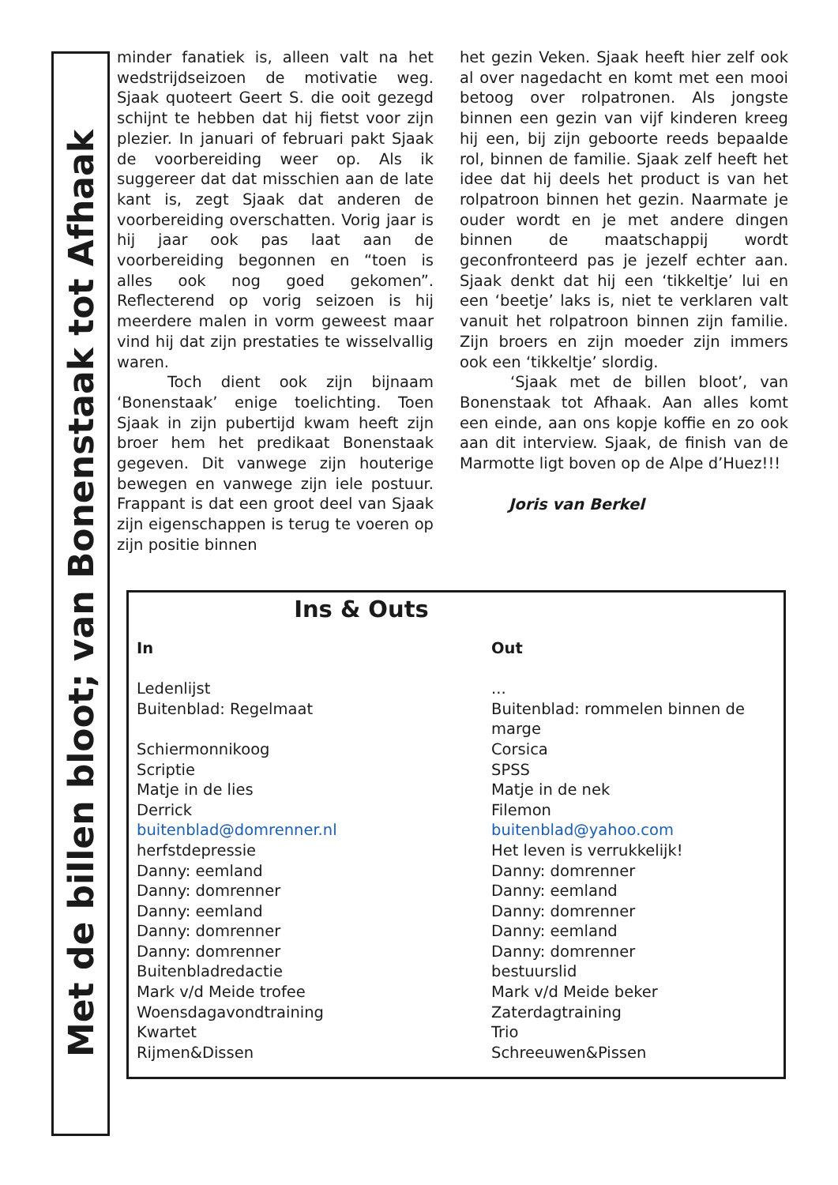Met de billen bloot; van Bonenstaak tot Afhaak
minder fanatiek is, alleen valt na het wedstrijdseizoen de motivatie weg. Sjaak quoteert Geert S. die ooit gezegd schijnt te hebben dat hij fietst voor zijn plezier. In januari of februari pakt Sjaak de voorbereiding weer op. Als ik suggereer dat dat misschien aan de late kant is, zegt Sjaak dat anderen de voorbereiding overschatten. Vorig jaar is hij jaar ook pas laat aan de voorbereiding begonnen en “toen is alles ook nog goed gekomen”. Reflecterend op vorig seizoen is hij meerdere malen in vorm geweest maar vind hij dat zijn prestaties te wisselvallig waren.
Toch dient ook zijn bijnaam ‘Bonenstaak’ enige toelichting. Toen Sjaak in zijn pubertijd kwam heeft zijn broer hem het predikaat Bonenstaak gegeven. Dit vanwege zijn houterige bewegen en vanwege zijn iele postuur. Frappant is dat een groot deel van Sjaak zijn eigenschappen is terug te voeren op zijn positie binnen
het gezin Veken. Sjaak heeft hier zelf ook al over nagedacht en komt met een mooi betoog over rolpatronen. Als jongste binnen een gezin van vijf kinderen kreeg hij een, bij zijn geboorte reeds bepaalde rol, binnen de familie. Sjaak zelf heeft het idee dat hij deels het product is van het rolpatroon binnen het gezin. Naarmate je ouder wordt en je met andere dingen binnen de maatschappij wordt geconfronteerd pas je jezelf echter aan. Sjaak denkt dat hij een ‘tikkeltje’ lui en een ‘beetje’ laks is, niet te verklaren valt vanuit het rolpatroon binnen zijn familie. Zijn broers en zijn moeder zijn immers ook een ‘tikkeltje’ slordig.
‘Sjaak met de billen bloot’, van Bonenstaak tot Afhaak. Aan alles komt een einde, aan ons kopje koffie en zo ook aan dit interview. Sjaak, de finish van de Marmotte ligt boven op de Alpe d’Huez!!!
Joris van Berkel
Ins & Outs
| In | Out |
| --- | --- |
| Ledenlijst | ... |
| Buitenblad: Regelmaat | Buitenblad: rommelen binnen de marge |
| Schiermonnikoog | Corsica |
| Scriptie | SPSS |
| Matje in de lies | Matje in de nek |
| Derrick | Filemon |
| buitenblad@domrenner.nl | buitenblad@yahoo.com |
| herfstdepressie | Het leven is verrukkelijk! |
| Danny: eemland | Danny: domrenner |
| Danny: domrenner | Danny: eemland |
| Danny: eemland | Danny: domrenner |
| Danny: domrenner | Danny: eemland |
| Danny: domrenner | Danny: domrenner |
| Buitenbladredactie | bestuurslid |
| Mark v/d Meide trofee | Mark v/d Meide beker |
| Woensdagavondtraining | Zaterdagtraining |
| Kwartet | Trio |
| Rijmen&Dissen | Schreeuwen&Pissen |